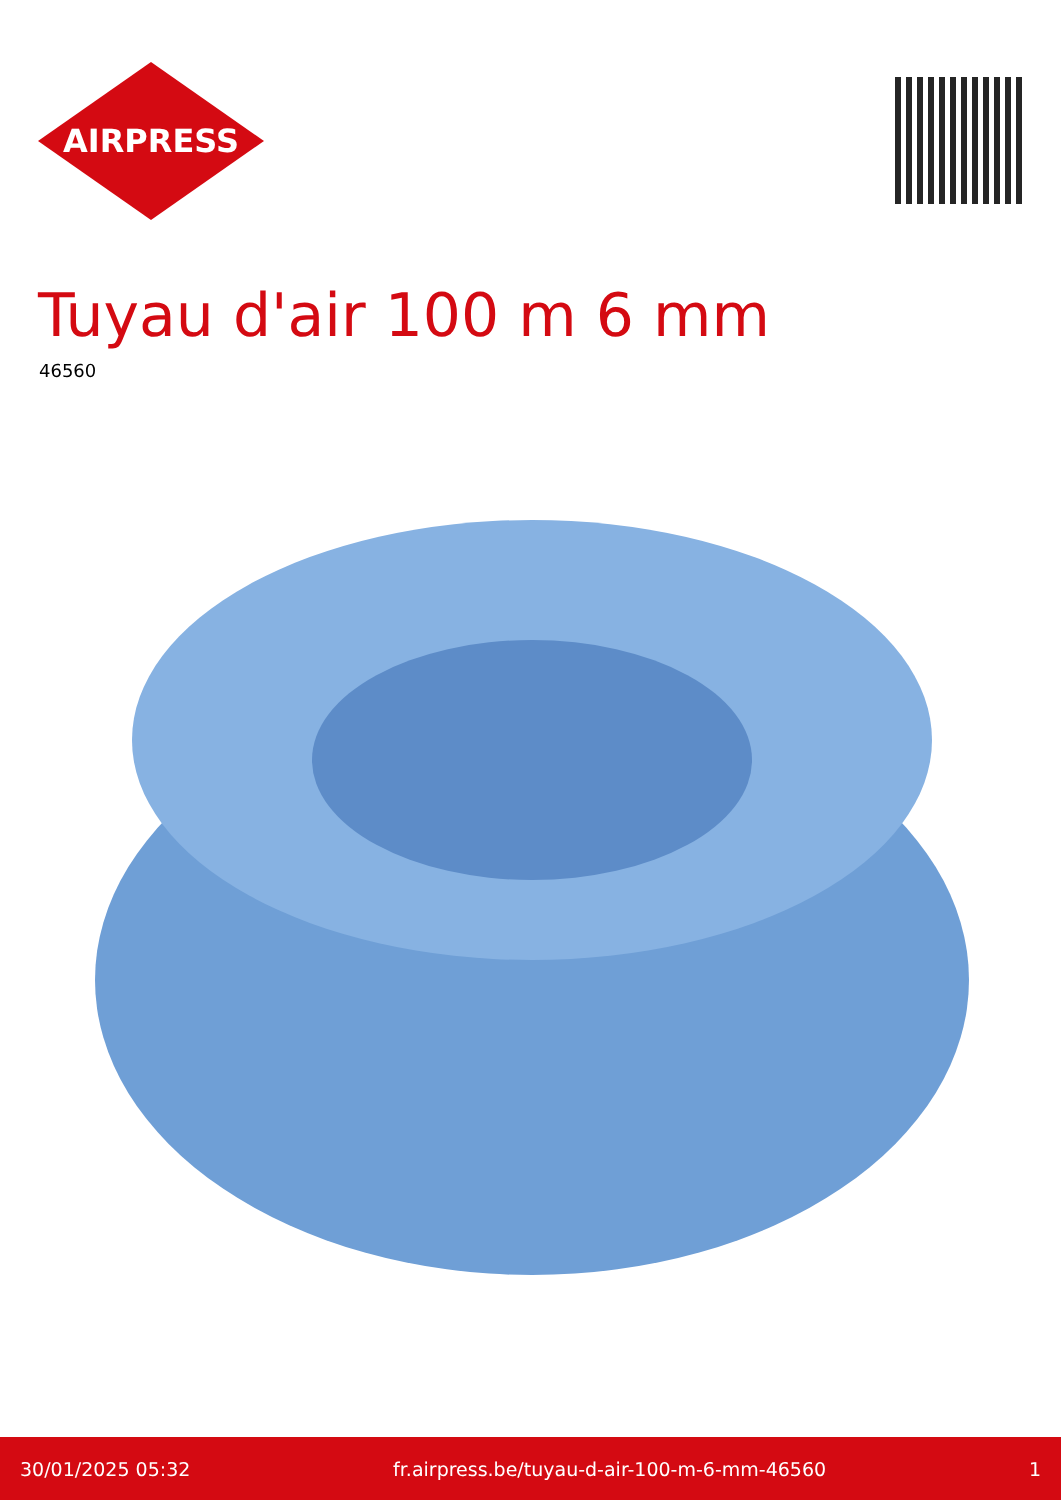AIRPRESS
Tuyau d'air 100 m 6 mm
46560
30/01/2025 05:32 fr.airpress.be/tuyau-d-air-100-m-6-mm-46560 1